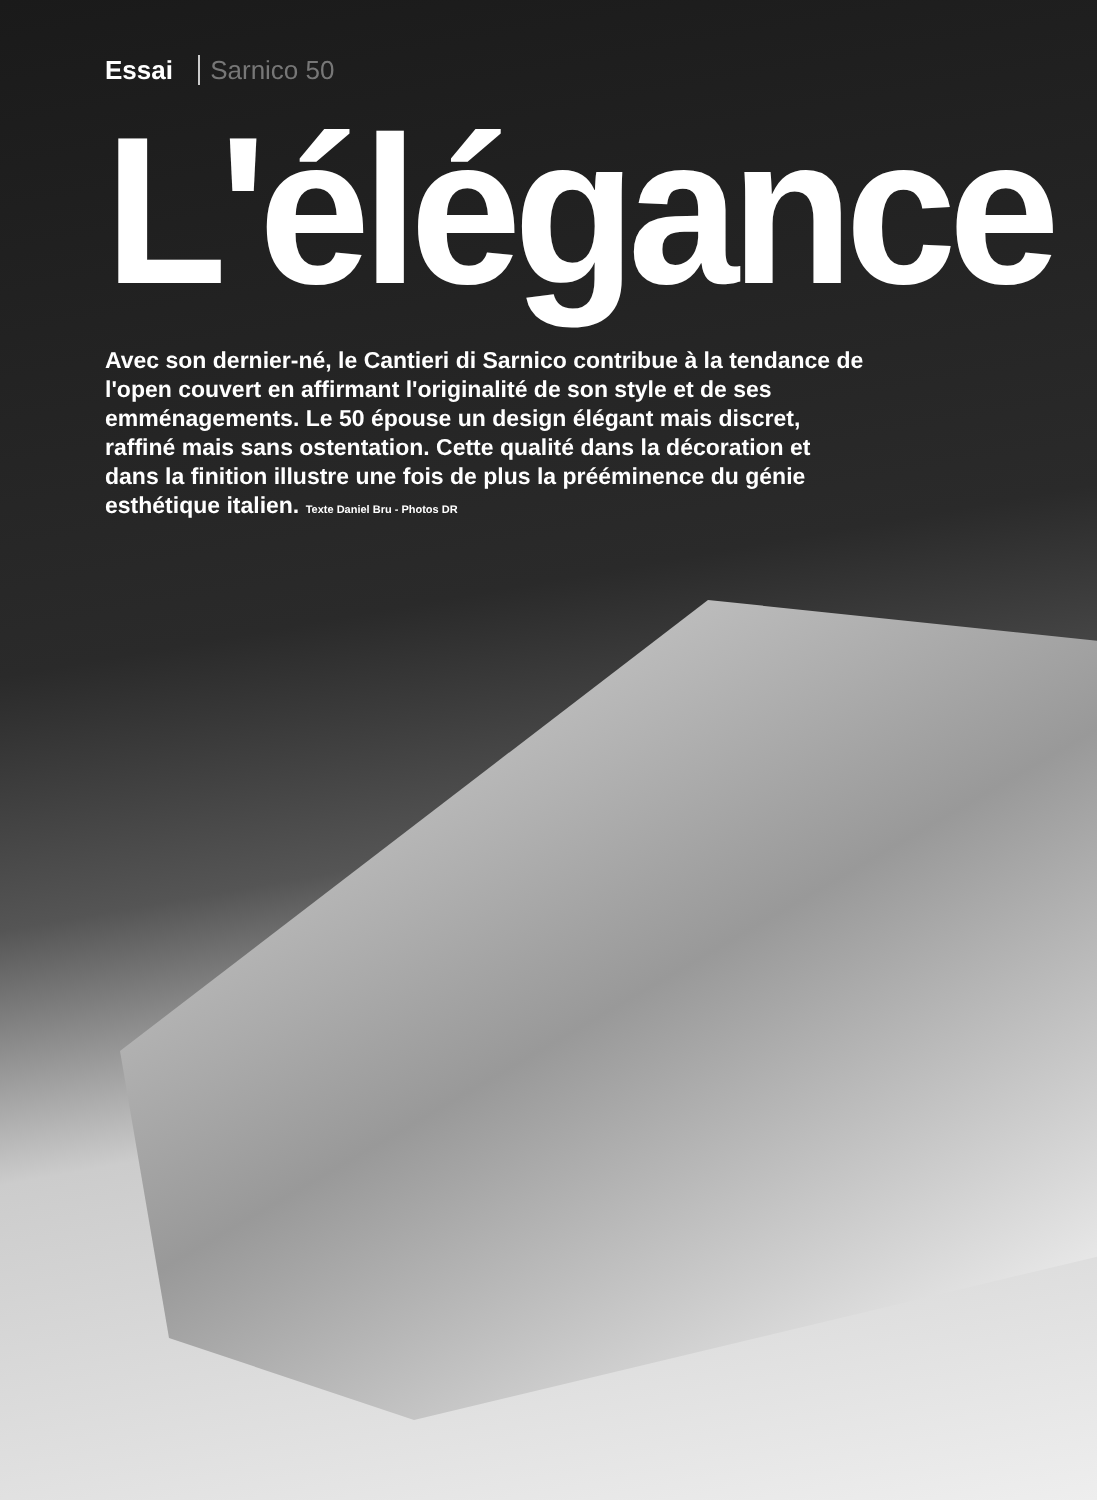Essai Sarnico 50
L'élégance
Avec son dernier-né, le Cantieri di Sarnico contribue à la tendance de l'open couvert en affirmant l'originalité de son style et de ses emménagements. Le 50 épouse un design élégant mais discret, raffiné mais sans ostentation. Cette qualité dans la décoration et dans la finition illustre une fois de plus la prééminence du génie esthétique italien. Texte Daniel Bru - Photos DR